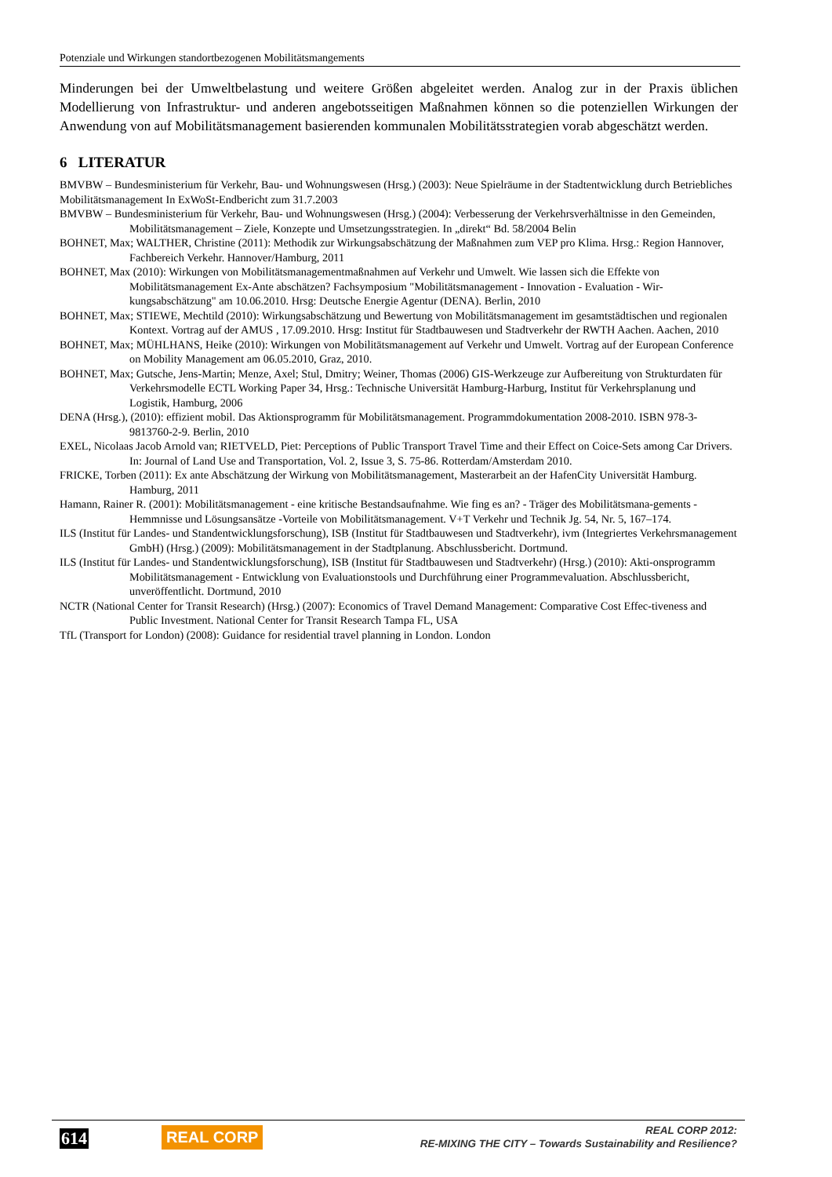Potenziale und Wirkungen standortbezogenen Mobilitätsmangements
Minderungen bei der Umweltbelastung und weitere Größen abgeleitet werden. Analog zur in der Praxis üblichen Modellierung von Infrastruktur- und anderen angebotsseitigen Maßnahmen können so die potenziellen Wirkungen der Anwendung von auf Mobilitätsmanagement basierenden kommunalen Mobilitätsstrategien vorab abgeschätzt werden.
6 LITERATUR
BMVBW – Bundesministerium für Verkehr, Bau- und Wohnungswesen (Hrsg.) (2003): Neue Spielräume in der Stadtentwicklung durch Betriebliches Mobilitätsmanagement In ExWoSt-Endbericht zum 31.7.2003
BMVBW – Bundesministerium für Verkehr, Bau- und Wohnungswesen (Hrsg.) (2004): Verbesserung der Verkehrsverhältnisse in den Gemeinden, Mobilitätsmanagement – Ziele, Konzepte und Umsetzungsstrategien. In „direkt“ Bd. 58/2004 Belin
BOHNET, Max; WALTHER, Christine (2011): Methodik zur Wirkungsabschätzung der Maßnahmen zum VEP pro Klima. Hrsg.: Region Hannover, Fachbereich Verkehr. Hannover/Hamburg, 2011
BOHNET, Max (2010): Wirkungen von Mobilitätsmanagementmaßnahmen auf Verkehr und Umwelt. Wie lassen sich die Effekte von Mobilitätsmanagement Ex-Ante abschätzen? Fachsymposium "Mobilitätsmanagement - Innovation - Evaluation - Wir-kungsabschätzung" am 10.06.2010. Hrsg: Deutsche Energie Agentur (DENA). Berlin, 2010
BOHNET, Max; STIEWE, Mechtild (2010): Wirkungsabschätzung und Bewertung von Mobilitätsmanagement im gesamtstädtischen und regionalen Kontext. Vortrag auf der AMUS , 17.09.2010. Hrsg: Institut für Stadtbauwesen und Stadtverkehr der RWTH Aachen. Aachen, 2010
BOHNET, Max; MÜHLHANS, Heike (2010): Wirkungen von Mobilitätsmanagement auf Verkehr und Umwelt. Vortrag auf der European Conference on Mobility Management am 06.05.2010, Graz, 2010.
BOHNET, Max; Gutsche, Jens-Martin; Menze, Axel; Stul, Dmitry; Weiner, Thomas (2006) GIS-Werkzeuge zur Aufbereitung von Strukturdaten für Verkehrsmodelle ECTL Working Paper 34, Hrsg.: Technische Universität Hamburg-Harburg, Institut für Verkehrsplanung und Logistik, Hamburg, 2006
DENA (Hrsg.), (2010): effizient mobil. Das Aktionsprogramm für Mobilitätsmanagement. Programmdokumentation 2008-2010. ISBN 978-3-9813760-2-9. Berlin, 2010
EXEL, Nicolaas Jacob Arnold van; RIETVELD, Piet: Perceptions of Public Transport Travel Time and their Effect on Coice-Sets among Car Drivers. In: Journal of Land Use and Transportation, Vol. 2, Issue 3, S. 75-86. Rotterdam/Amsterdam 2010.
FRICKE, Torben (2011): Ex ante Abschätzung der Wirkung von Mobilitätsmanagement, Masterarbeit an der HafenCity Universität Hamburg. Hamburg, 2011
Hamann, Rainer R. (2001): Mobilitätsmanagement - eine kritische Bestandsaufnahme. Wie fing es an? - Träger des Mobilitätsmana-gements - Hemmnisse und Lösungsansätze -Vorteile von Mobilitätsmanagement. V+T Verkehr und Technik Jg. 54, Nr. 5, 167–174.
ILS (Institut für Landes- und Standentwicklungsforschung), ISB (Institut für Stadtbauwesen und Stadtverkehr), ivm (Integriertes Verkehrsmanagement GmbH) (Hrsg.) (2009): Mobilitätsmanagement in der Stadtplanung. Abschlussbericht. Dortmund.
ILS (Institut für Landes- und Standentwicklungsforschung), ISB (Institut für Stadtbauwesen und Stadtverkehr) (Hrsg.) (2010): Akti-onsprogramm Mobilitätsmanagement - Entwicklung von Evaluationstools und Durchführung einer Programmevaluation. Abschlussbericht, unveröffentlicht. Dortmund, 2010
NCTR (National Center for Transit Research) (Hrsg.) (2007): Economics of Travel Demand Management: Comparative Cost Effec-tiveness and Public Investment. National Center for Transit Research Tampa FL, USA
TfL (Transport for London) (2008): Guidance for residential travel planning in London. London
614 REAL CORP
REAL CORP 2012:
RE-MIXING THE CITY – Towards Sustainability and Resilience?